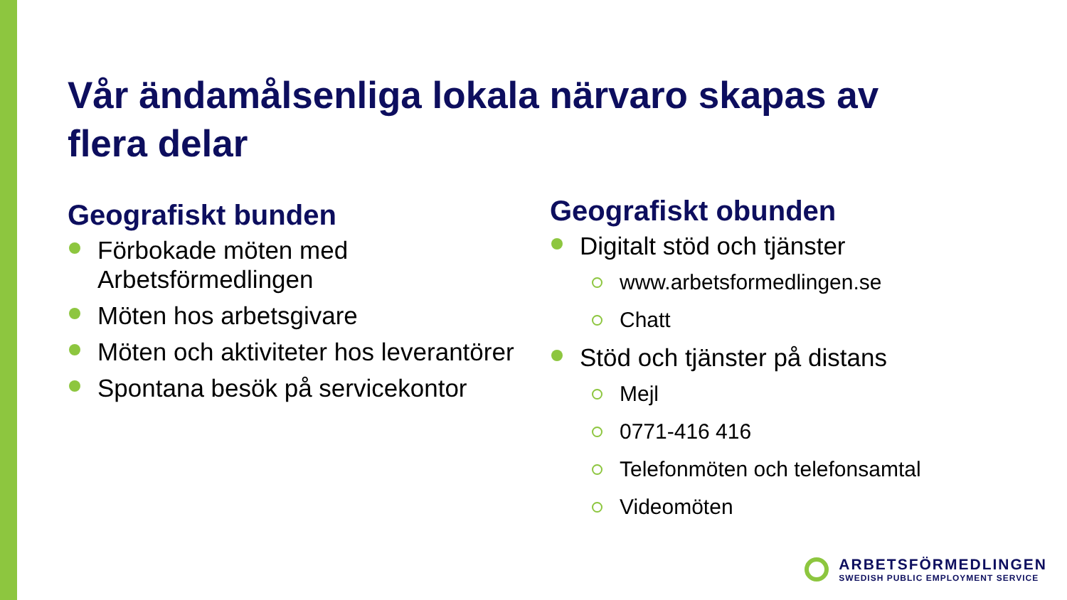Vår ändamålsenliga lokala närvaro skapas av flera delar
Geografiskt bunden
Förbokade möten med Arbetsförmedlingen
Möten hos arbetsgivare
Möten och aktiviteter hos leverantörer
Spontana besök på servicekontor
Geografiskt obunden
Digitalt stöd och tjänster
www.arbetsformedlingen.se
Chatt
Stöd och tjänster på distans
Mejl
0771-416 416
Telefonmöten och telefonsamtal
Videomöten
ARBETSFÖRMEDLINGEN
SWEDISH PUBLIC EMPLOYMENT SERVICE